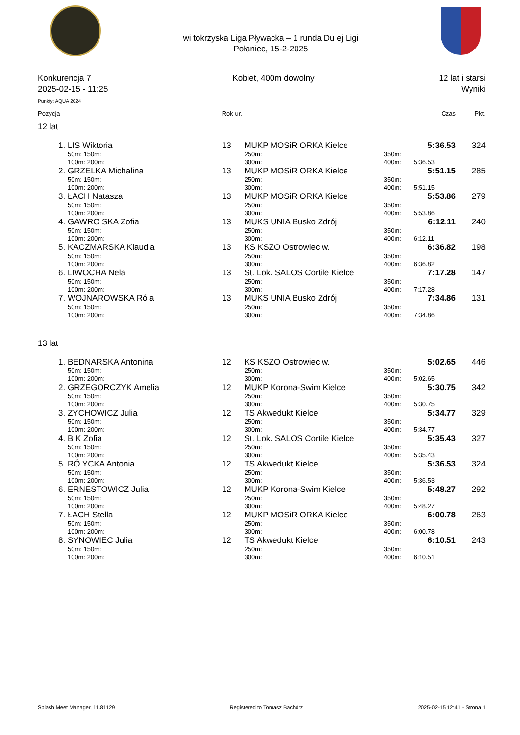wi tokrzyska Liga Pływacka – 1 runda Du ej Ligi
Połaniec, 15-2-2025
Konkurencja 7
2025-02-15 - 11:25
Kobiet, 400m dowolny
12 lat i starsi
Wyniki
Punkty: AQUA 2024
| Pozycja | | Rok ur. | | | Czas | Pkt. |
| --- | --- | --- | --- | --- | --- | --- |
| 12 lat | | | | | | |
| 1. | LIS Wiktoria | 13 | MUKP MOSiR ORKA Kielce | | 5:36.53 | 324 |
| | 50m: 150m: | | 250m: | 350m: | | |
| | 100m: 200m: | | 300m: | 400m: | 5:36.53 | |
| 2. | GRZELKA Michalina | 13 | MUKP MOSiR ORKA Kielce | | 5:51.15 | 285 |
| | 50m: 150m: | | 250m: | 350m: | | |
| | 100m: 200m: | | 300m: | 400m: | 5:51.15 | |
| 3. | ŁACH Natasza | 13 | MUKP MOSiR ORKA Kielce | | 5:53.86 | 279 |
| | 50m: 150m: | | 250m: | 350m: | | |
| | 100m: 200m: | | 300m: | 400m: | 5:53.86 | |
| 4. | GAWRO SKA Zofia | 13 | MUKS UNIA Busko Zdrój | | 6:12.11 | 240 |
| | 50m: 150m: | | 250m: | 350m: | | |
| | 100m: 200m: | | 300m: | 400m: | 6:12.11 | |
| 5. | KACZMARSKA Klaudia | 13 | KS KSZO Ostrowiec w. | | 6:36.82 | 198 |
| | 50m: 150m: | | 250m: | 350m: | | |
| | 100m: 200m: | | 300m: | 400m: | 6:36.82 | |
| 6. | LIWOCHA Nela | 13 | St. Lok. SALOS Cortile Kielce | | 7:17.28 | 147 |
| | 50m: 150m: | | 250m: | 350m: | | |
| | 100m: 200m: | | 300m: | 400m: | 7:17.28 | |
| 7. | WOJNAROWSKA Ró a | 13 | MUKS UNIA Busko Zdrój | | 7:34.86 | 131 |
| | 50m: 150m: | | 250m: | 350m: | | |
| | 100m: 200m: | | 300m: | 400m: | 7:34.86 | |
| 13 lat | | | | | | |
| 1. | BEDNARSKA Antonina | 12 | KS KSZO Ostrowiec w. | | 5:02.65 | 446 |
| | 50m: 150m: | | 250m: | 350m: | | |
| | 100m: 200m: | | 300m: | 400m: | 5:02.65 | |
| 2. | GRZEGORCZYK Amelia | 12 | MUKP Korona-Swim Kielce | | 5:30.75 | 342 |
| | 50m: 150m: | | 250m: | 350m: | | |
| | 100m: 200m: | | 300m: | 400m: | 5:30.75 | |
| 3. | ZYCHOWICZ Julia | 12 | TS Akwedukt Kielce | | 5:34.77 | 329 |
| | 50m: 150m: | | 250m: | 350m: | | |
| | 100m: 200m: | | 300m: | 400m: | 5:34.77 | |
| 4. | B K Zofia | 12 | St. Lok. SALOS Cortile Kielce | | 5:35.43 | 327 |
| | 50m: 150m: | | 250m: | 350m: | | |
| | 100m: 200m: | | 300m: | 400m: | 5:35.43 | |
| 5. | RÓ YCKA Antonia | 12 | TS Akwedukt Kielce | | 5:36.53 | 324 |
| | 50m: 150m: | | 250m: | 350m: | | |
| | 100m: 200m: | | 300m: | 400m: | 5:36.53 | |
| 6. | ERNESTOWICZ Julia | 12 | MUKP Korona-Swim Kielce | | 5:48.27 | 292 |
| | 50m: 150m: | | 250m: | 350m: | | |
| | 100m: 200m: | | 300m: | 400m: | 5:48.27 | |
| 7. | ŁACH Stella | 12 | MUKP MOSiR ORKA Kielce | | 6:00.78 | 263 |
| | 50m: 150m: | | 250m: | 350m: | | |
| | 100m: 200m: | | 300m: | 400m: | 6:00.78 | |
| 8. | SYNOWIEC Julia | 12 | TS Akwedukt Kielce | | 6:10.51 | 243 |
| | 50m: 150m: | | 250m: | 350m: | | |
| | 100m: 200m: | | 300m: | 400m: | 6:10.51 | |
Splash Meet Manager, 11.81129 Registered to Tomasz Bachórz 2025-02-15 12:41 - Strona 1